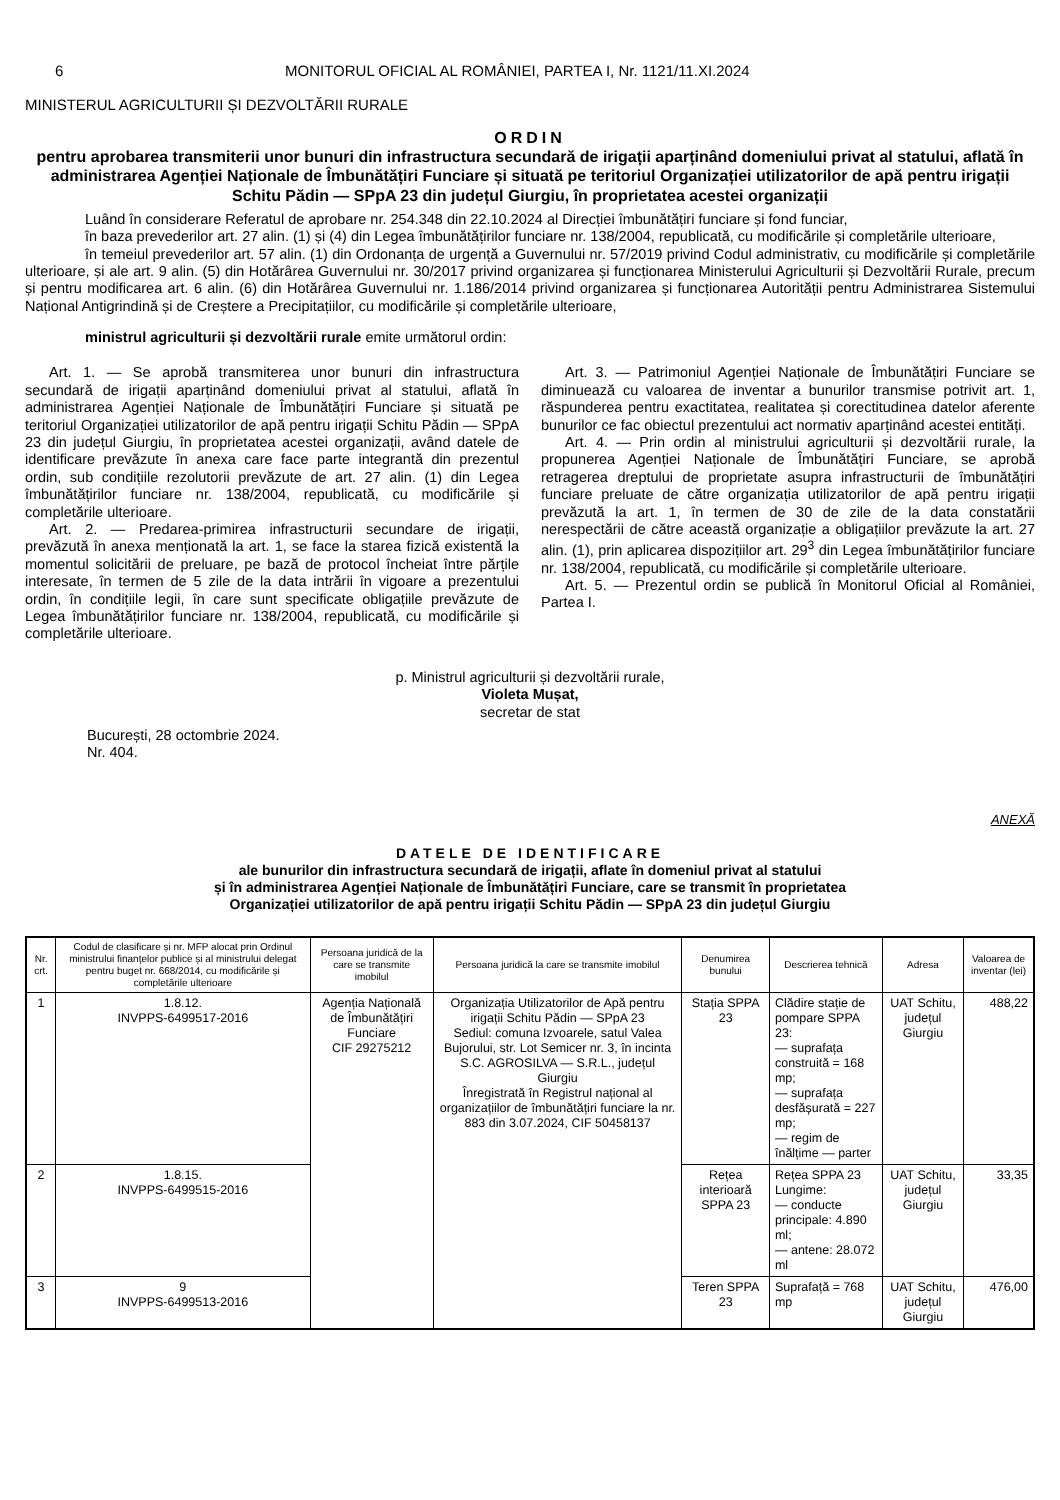6 MONITORUL OFICIAL AL ROMÂNIEI, PARTEA I, Nr. 1121/11.XI.2024
MINISTERUL AGRICULTURII ȘI DEZVOLTĂRII RURALE
ORDIN
pentru aprobarea transmiterii unor bunuri din infrastructura secundară de irigații aparținând domeniului privat al statului, aflată în administrarea Agenției Naționale de Îmbunătățiri Funciare și situată pe teritoriul Organizației utilizatorilor de apă pentru irigații Schitu Pădin — SPpA 23 din județul Giurgiu, în proprietatea acestei organizații
Luând în considerare Referatul de aprobare nr. 254.348 din 22.10.2024 al Direcției îmbunătățiri funciare și fond funciar,
în baza prevederilor art. 27 alin. (1) și (4) din Legea îmbunătățirilor funciare nr. 138/2004, republicată, cu modificările și completările ulterioare,
în temeiul prevederilor art. 57 alin. (1) din Ordonanța de urgență a Guvernului nr. 57/2019 privind Codul administrativ, cu modificările și completările ulterioare, și ale art. 9 alin. (5) din Hotărârea Guvernului nr. 30/2017 privind organizarea și funcționarea Ministerului Agriculturii și Dezvoltării Rurale, precum și pentru modificarea art. 6 alin. (6) din Hotărârea Guvernului nr. 1.186/2014 privind organizarea și funcționarea Autorității pentru Administrarea Sistemului Național Antigrindină și de Creștere a Precipitațiilor, cu modificările și completările ulterioare,
ministrul agriculturii și dezvoltării rurale emite următorul ordin:
Art. 1. — Se aprobă transmiterea unor bunuri din infrastructura secundară de irigații aparținând domeniului privat al statului, aflată în administrarea Agenției Naționale de Îmbunătățiri Funciare și situată pe teritoriul Organizației utilizatorilor de apă pentru irigații Schitu Pădin — SPpA 23 din județul Giurgiu, în proprietatea acestei organizații, având datele de identificare prevăzute în anexa care face parte integrantă din prezentul ordin, sub condițiile rezolutorii prevăzute de art. 27 alin. (1) din Legea îmbunătățirilor funciare nr. 138/2004, republicată, cu modificările și completările ulterioare.
Art. 2. — Predarea-primirea infrastructurii secundare de irigații, prevăzută în anexa menționată la art. 1, se face la starea fizică existentă la momentul solicitării de preluare, pe bază de protocol încheiat între părțile interesate, în termen de 5 zile de la data intrării în vigoare a prezentului ordin, în condițiile legii, în care sunt specificate obligațiile prevăzute de Legea îmbunătățirilor funciare nr. 138/2004, republicată, cu modificările și completările ulterioare.
Art. 3. — Patrimoniul Agenției Naționale de Îmbunătățiri Funciare se diminuează cu valoarea de inventar a bunurilor transmise potrivit art. 1, răspunderea pentru exactitatea, realitatea și corectitudinea datelor aferente bunurilor ce fac obiectul prezentului act normativ aparținând acestei entități.
Art. 4. — Prin ordin al ministrului agriculturii și dezvoltării rurale, la propunerea Agenției Naționale de Îmbunătățiri Funciare, se aprobă retragerea dreptului de proprietate asupra infrastructurii de îmbunătățiri funciare preluate de către organizația utilizatorilor de apă pentru irigații prevăzută la art. 1, în termen de 30 de zile de la data constatării nerespectării de către această organizație a obligațiilor prevăzute la art. 27 alin. (1), prin aplicarea dispozițiilor art. 29<sup>3</sup> din Legea îmbunătățirilor funciare nr. 138/2004, republicată, cu modificările și completările ulterioare.
Art. 5. — Prezentul ordin se publică în Monitorul Oficial al României, Partea I.
p. Ministrul agriculturii și dezvoltării rurale,
Violeta Mușat,
secretar de stat
București, 28 octombrie 2024.
Nr. 404.
ANEXĂ
DATELE DE IDENTIFICARE
ale bunurilor din infrastructura secundară de irigații, aflate în domeniul privat al statului
și în administrarea Agenției Naționale de Îmbunătățiri Funciare, care se transmit în proprietatea
Organizației utilizatorilor de apă pentru irigații Schitu Pădin — SPpA 23 din județul Giurgiu
| Nr. crt. | Codul de clasificare și nr. MFP alocat prin Ordinul ministrului finanțelor publice și al ministrului delegat pentru buget nr. 668/2014, cu modificările și completările ulterioare | Persoana juridică de la care se transmite imobilul | Persoana juridică la care se transmite imobilul | Denumirea bunului | Descrierea tehnică | Adresa | Valoarea de inventar (lei) |
| --- | --- | --- | --- | --- | --- | --- | --- |
| 1 | 1.8.12. INVPPS-6499517-2016 | Agenția Națională de Îmbunătățiri Funciare CIF 29275212 | Organizația Utilizatorilor de Apă pentru irigații Schitu Pădin — SPpA 23 Sediul: comuna Izvoarele, satul Valea Bujorului, str. Lot Semicer nr. 3, în incinta S.C. AGROSILVA — S.R.L., județul Giurgiu Înregistrată în Registrul național al organizațiilor de îmbunătățiri funciare la nr. 883 din 3.07.2024, CIF 50458137 | Stația SPPA 23 | Clădire stație de pompare SPPA 23: — suprafața construită = 168 mp; — suprafața desfășurată = 227 mp; — regim de înălțime — parter | UAT Schitu, județul Giurgiu | 488,22 |
| 2 | 1.8.15. INVPPS-6499515-2016 | | | Rețea interioară SPPA 23 | Rețea SPPA 23 Lungime: — conducte principale: 4.890 ml; — antene: 28.072 ml | UAT Schitu, județul Giurgiu | 33,35 |
| 3 | 9 INVPPS-6499513-2016 | | | Teren SPPA 23 | Suprafață = 768 mp | UAT Schitu, județul Giurgiu | 476,00 |